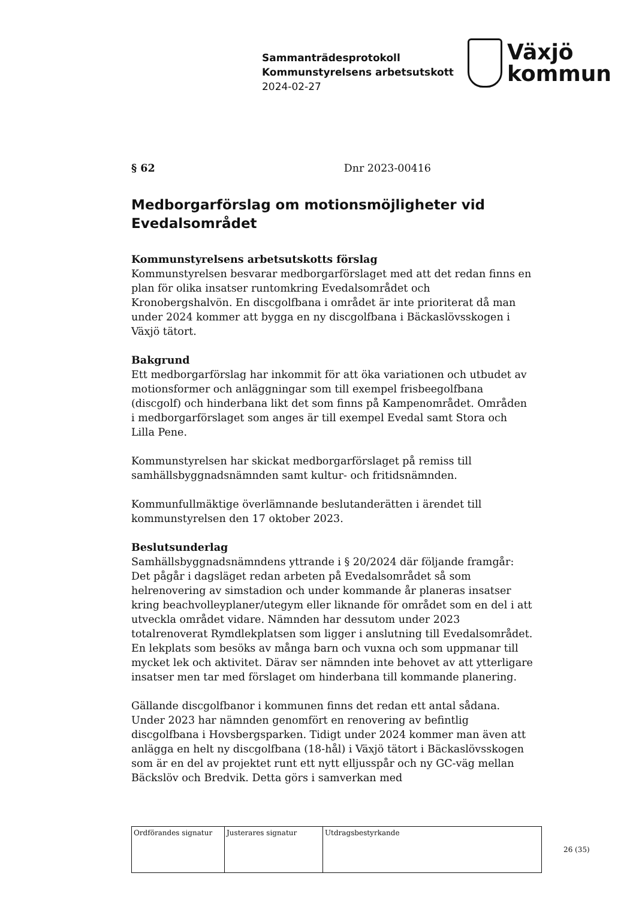Sammanträdesprotokoll
Kommunstyrelsens arbetsutskott
2024-02-27
Växjö
kommun
§ 62 Dnr 2023-00416
Medborgarförslag om motionsmöjligheter vid Evedalsområdet
Kommunstyrelsens arbetsutskotts förslag
Kommunstyrelsen besvarar medborgarförslaget med att det redan finns en plan för olika insatser runtomkring Evedalsområdet och Kronobergshalvön. En discgolfbana i området är inte prioriterat då man under 2024 kommer att bygga en ny discgolfbana i Bäckaslövsskogen i Växjö tätort.
Bakgrund
Ett medborgarförslag har inkommit för att öka variationen och utbudet av motionsformer och anläggningar som till exempel frisbeegolfbana (discgolf) och hinderbana likt det som finns på Kampenområdet. Områden i medborgarförslaget som anges är till exempel Evedal samt Stora och Lilla Pene.
Kommunstyrelsen har skickat medborgarförslaget på remiss till samhällsbyggnadsnämnden samt kultur- och fritidsnämnden.
Kommunfullmäktige överlämnande beslutanderätten i ärendet till kommunstyrelsen den 17 oktober 2023.
Beslutsunderlag
Samhällsbyggnadsnämndens yttrande i § 20/2024 där följande framgår: Det pågår i dagsläget redan arbeten på Evedalsområdet så som helrenovering av simstadion och under kommande år planeras insatser kring beachvolleyplaner/utegym eller liknande för området som en del i att utveckla området vidare. Nämnden har dessutom under 2023 totalrenoverat Rymdlekplatsen som ligger i anslutning till Evedalsområdet. En lekplats som besöks av många barn och vuxna och som uppmanar till mycket lek och aktivitet. Därav ser nämnden inte behovet av att ytterligare insatser men tar med förslaget om hinderbana till kommande planering.
Gällande discgolfbanor i kommunen finns det redan ett antal sådana. Under 2023 har nämnden genomfört en renovering av befintlig discgolfbana i Hovsbergsparken. Tidigt under 2024 kommer man även att anlägga en helt ny discgolfbana (18-hål) i Växjö tätort i Bäckaslövsskogen som är en del av projektet runt ett nytt elljusspår och ny GC-väg mellan Bäckslöv och Bredvik. Detta görs i samverkan med
| Ordförandes signatur | Justerares signatur | Utdragsbestyrkande |
26 (35)